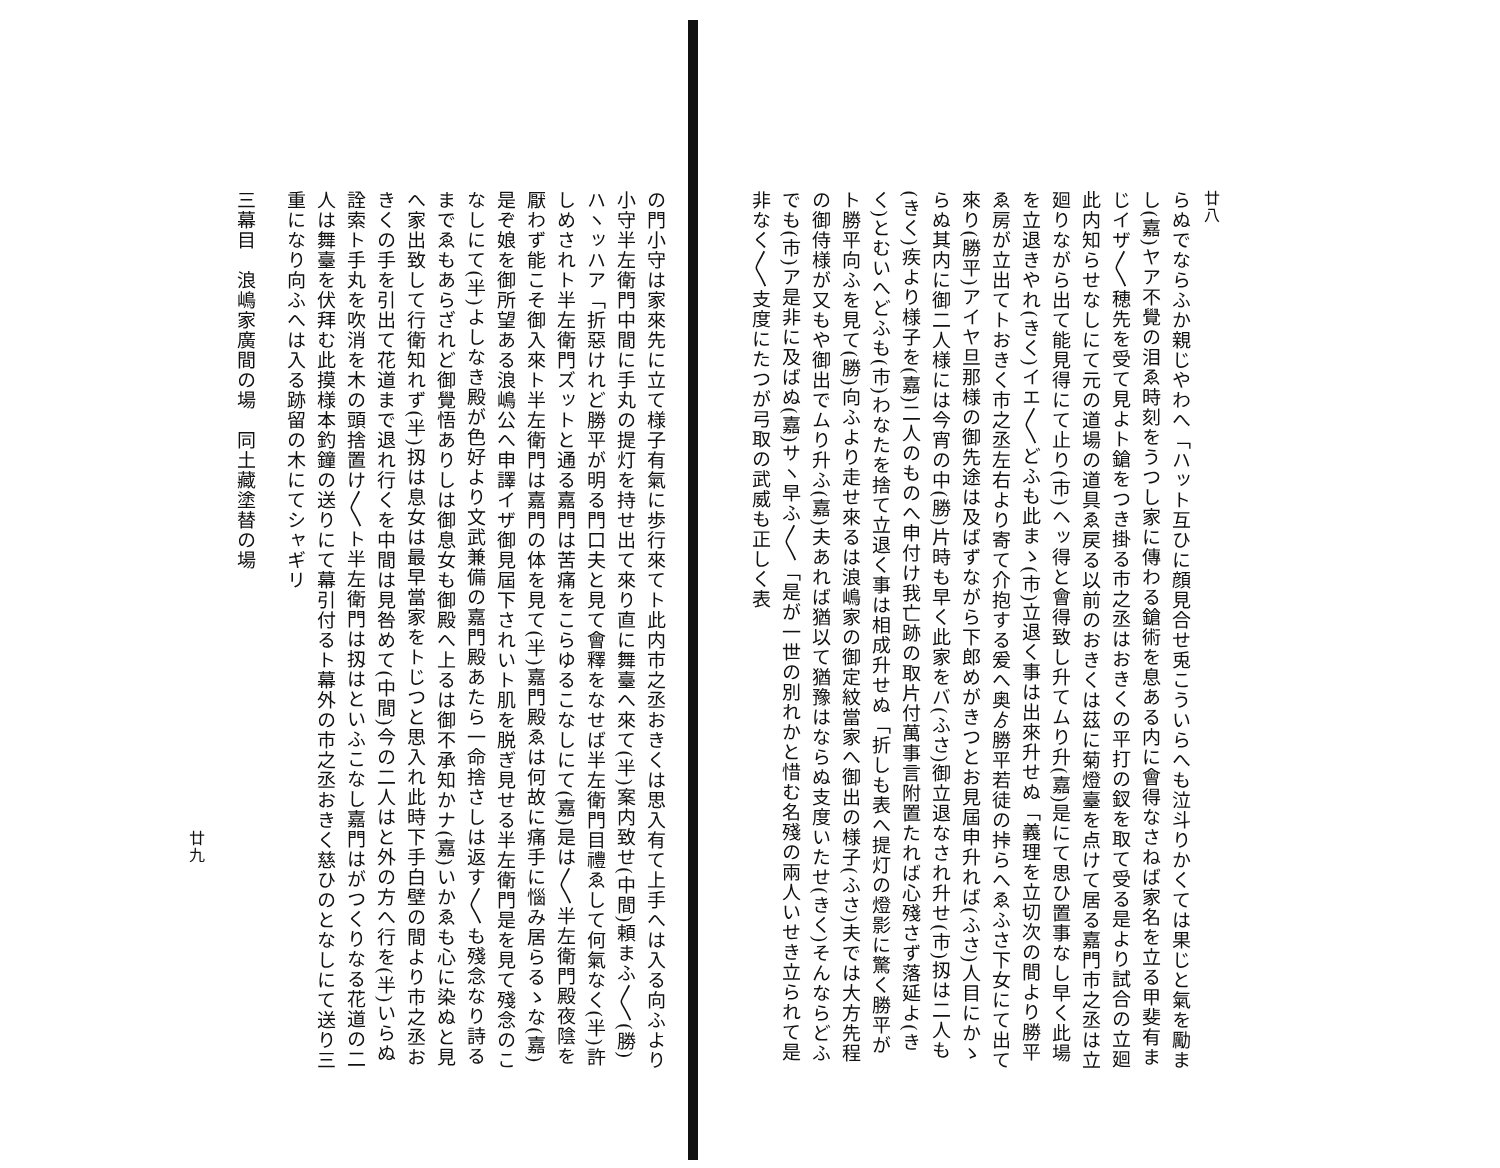廿八
らぬでならふか親じやわへ「ハット互ひに顔見合せ兎こういらへも泣斗りかくては果じと氣を勵まし(嘉)ヤア不覺の泪ゑ時刻をうつし家に傳わる鎗術を息ある内に會得なさねば家名を立る甲斐有まじイザ〱穂先を受て見よト鎗をつき掛る市之丞はおきくの平打の釵を取て受る是より試合の立廻此内知らせなしにて元の道場の道具ゑ戻る以前のおきくは茲に菊燈臺を点けて居る嘉門市之丞は立廻りながら出て能見得にて止り(市)ヘッ得と會得致し升てムり升(嘉)是にて思ひ置事なし早く此場を立退きやれ(きく)イエ〱どふも此まゝ(市)立退く事は出來升せぬ「義理を立切次の間より勝平ゑ房が立出てトおきく市之丞左右より寄て介抱する爰へ奥ゟ勝平若徒の挊らへゑふさ下女にて出て來り(勝平)アイヤ旦那様の御先途は及ばずながら下郎めがきつとお見屆申升れば(ふさ)人目にかゝらぬ其内に御二人様には今宵の中(勝)片時も早く此家をバ(ふさ)御立退なされ升せ(市)扨は二人も(きく)疾より様子を(嘉)二人のものへ申付け我亡跡の取片付萬事言附置たれば心殘さず落延よ(きく)とむいへどふも(市)わなたを捨て立退く事は相成升せぬ「折しも表へ提灯の燈影に驚く勝平がト勝平向ふを見て(勝)向ふより走せ來るは浪嶋家の御定紋當家へ御出の様子(ふさ)夫では大方先程の御侍様が又もや御出でムり升ふ(嘉)夫あれば猶以て猶豫はならぬ支度いたせ(きく)そんならどふでも(市)ア是非に及ばぬ(嘉)サヽ早ふ〱「是が一世の別れかと惜む名殘の兩人いせき立られて是非なく〱支度にたつが弓取の武威も正しく表
の門小守は家來先に立て様子有氣に歩行來てト此内市之丞おきくは思入有て上手へは入る向ふより小守半左衛門中間に手丸の提灯を持せ出て來り直に舞臺へ來て(半)案内致せ(中間)頼まふ〱(勝)ハヽッハア「折惡けれど勝平が明る門口夫と見て會釋をなせば半左衛門目禮ゑして何氣なく(半)許しめされト半左衛門ズットと通る嘉門は苦痛をこらゆるこなしにて(嘉)是は〱半左衛門殿夜陰を厭わず能こそ御入來ト半左衛門は嘉門の体を見て(半)嘉門殿ゑは何故に痛手に惱み居らるゝな(嘉)是ぞ娘を御所望ある浪嶋公へ申譯イザ御見屆下されいト肌を脱ぎ見せる半左衛門是を見て殘念のこなしにて(半)よしなき殿が色好より文武兼備の嘉門殿あたら一命捨さしは返す〱も殘念なり詩るまでゑもあらざれど御覺悟ありしは御息女も御殿へ上るは御不承知かナ(嘉)いかゑも心に染ぬと見へ家出致して行衛知れず(半)扨は息女は最早當家をトじつと思入れ此時下手白壁の間より市之丞おきくの手を引出て花道まで退れ行くを中間は見咎めて(中間)今の二人はと外の方へ行を(半)いらぬ詮索ト手丸を吹消を木の頭捨置け〱ト半左衛門は扨はといふこなし嘉門はがつくりなる花道の二人は舞臺を伏拜む此摸様本釣鐘の送りにて幕引付るト幕外の市之丞おきく慈ひのとなしにて送り三重になり向ふへは入る跡留の木にてシャギリ
三幕目　浪嶋家廣間の場　同土藏塗替の場
廿九